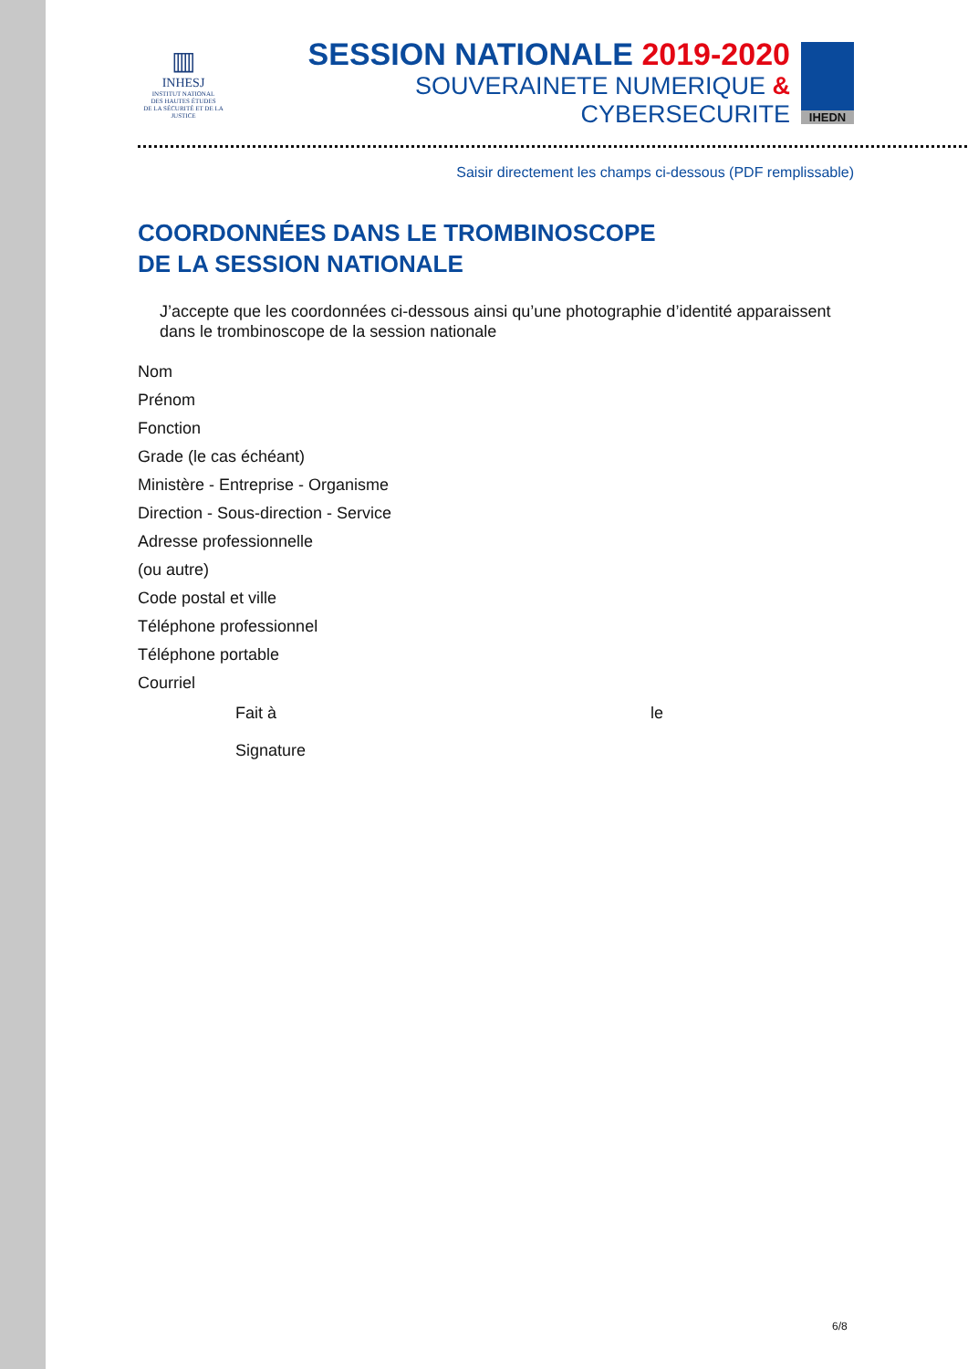▥
INHESJ
INSTITUT NATIONAL
DES HAUTES ÉTUDES
DE LA SÉCURITÉ ET DE LA JUSTICE
SESSION NATIONALE 2019-2020
SOUVERAINETE NUMERIQUE & CYBERSECURITE
IHEDN
Saisir directement les champs ci-dessous (PDF remplissable)
COORDONNÉES DANS LE TROMBINOSCOPE
DE LA SESSION NATIONALE
J’accepte que les coordonnées ci-dessous ainsi qu’une photographie d’identité apparaissent dans le trombinoscope de la session nationale
Nom
Prénom
Fonction
Grade (le cas échéant)
Ministère - Entreprise - Organisme
Direction - Sous-direction - Service
Adresse professionnelle
(ou autre)
Code postal et ville
Téléphone professionnel
Téléphone portable
Courriel
Fait à le
Signature
6/8